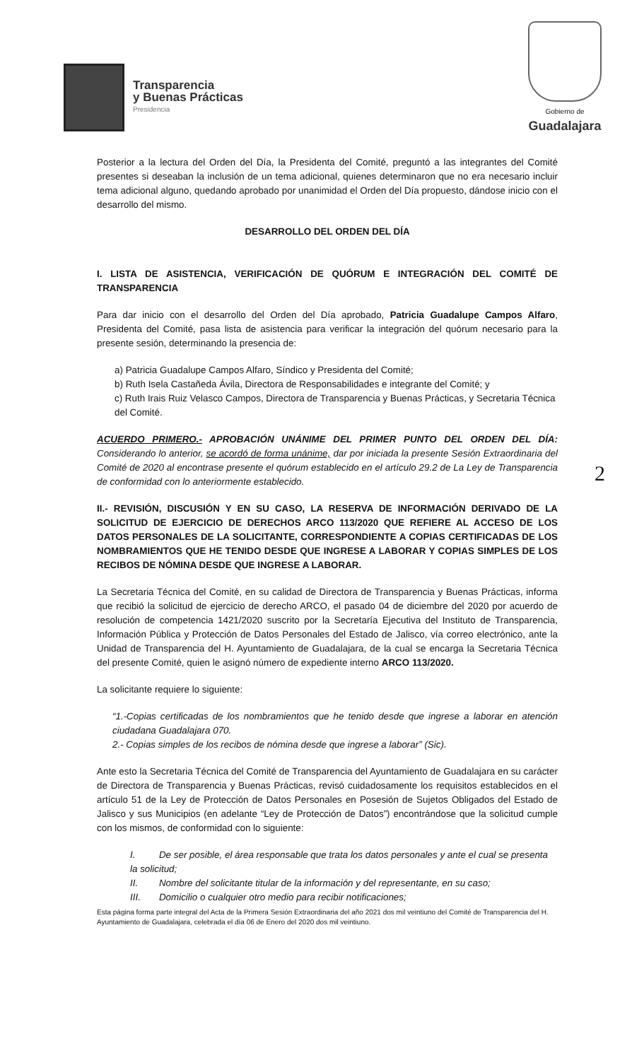Transparencia
y Buenas Prácticas
Presidencia
Gobierno de
Guadalajara
Posterior a la lectura del Orden del Día, la Presidenta del Comité, preguntó a las integrantes del Comité presentes si deseaban la inclusión de un tema adicional, quienes determinaron que no era necesario incluir tema adicional alguno, quedando aprobado por unanimidad el Orden del Día propuesto, dándose inicio con el desarrollo del mismo.
DESARROLLO DEL ORDEN DEL DÍA
I. LISTA DE ASISTENCIA, VERIFICACIÓN DE QUÓRUM E INTEGRACIÓN DEL COMITÉ DE TRANSPARENCIA
Para dar inicio con el desarrollo del Orden del Día aprobado, Patricia Guadalupe Campos Alfaro, Presidenta del Comité, pasa lista de asistencia para verificar la integración del quórum necesario para la presente sesión, determinando la presencia de:
a) Patricia Guadalupe Campos Alfaro, Síndico y Presidenta del Comité;
b) Ruth Isela Castañeda Ávila, Directora de Responsabilidades e integrante del Comité; y
c) Ruth Irais Ruiz Velasco Campos, Directora de Transparencia y Buenas Prácticas, y Secretaria Técnica del Comité.
ACUERDO PRIMERO.- APROBACIÓN UNÁNIME DEL PRIMER PUNTO DEL ORDEN DEL DÍA: Considerando lo anterior, se acordó de forma unánime, dar por iniciada la presente Sesión Extraordinaria del Comité de 2020 al encontrase presente el quórum establecido en el artículo 29.2 de La Ley de Transparencia de conformidad con lo anteriormente establecido.
II.- REVISIÓN, DISCUSIÓN Y EN SU CASO, LA RESERVA DE INFORMACIÓN DERIVADO DE LA SOLICITUD DE EJERCICIO DE DERECHOS ARCO 113/2020 QUE REFIERE AL ACCESO DE LOS DATOS PERSONALES DE LA SOLICITANTE, CORRESPONDIENTE A COPIAS CERTIFICADAS DE LOS NOMBRAMIENTOS QUE HE TENIDO DESDE QUE INGRESE A LABORAR Y COPIAS SIMPLES DE LOS RECIBOS DE NÓMINA DESDE QUE INGRESE A LABORAR.
La Secretaria Técnica del Comité, en su calidad de Directora de Transparencia y Buenas Prácticas, informa que recibió la solicitud de ejercicio de derecho ARCO, el pasado 04 de diciembre del 2020 por acuerdo de resolución de competencia 1421/2020 suscrito por la Secretaría Ejecutiva del Instituto de Transparencia, Información Pública y Protección de Datos Personales del Estado de Jalisco, vía correo electrónico, ante la Unidad de Transparencia del H. Ayuntamiento de Guadalajara, de la cual se encarga la Secretaria Técnica del presente Comité, quien le asignó número de expediente interno ARCO 113/2020.
La solicitante requiere lo siguiente:
“1.-Copias certificadas de los nombramientos que he tenido desde que ingrese a laborar en atención ciudadana Guadalajara 070.
2.- Copias simples de los recibos de nómina desde que ingrese a laborar” (Sic).
Ante esto la Secretaria Técnica del Comité de Transparencia del Ayuntamiento de Guadalajara en su carácter de Directora de Transparencia y Buenas Prácticas, revisó cuidadosamente los requisitos establecidos en el artículo 51 de la Ley de Protección de Datos Personales en Posesión de Sujetos Obligados del Estado de Jalisco y sus Municipios (en adelante “Ley de Protección de Datos”) encontrándose que la solicitud cumple con los mismos, de conformidad con lo siguiente:
I. De ser posible, el área responsable que trata los datos personales y ante el cual se presenta la solicitud;
II. Nombre del solicitante titular de la información y del representante, en su caso;
III. Domicilio o cualquier otro medio para recibir notificaciones;
Esta página forma parte integral del Acta de la Primera Sesión Extraordinaria del año 2021 dos mil veintiuno del Comité de Transparencia del H. Ayuntamiento de Guadalajara, celebrada el día 06 de Enero del 2020 dos mil veintiuno.
2